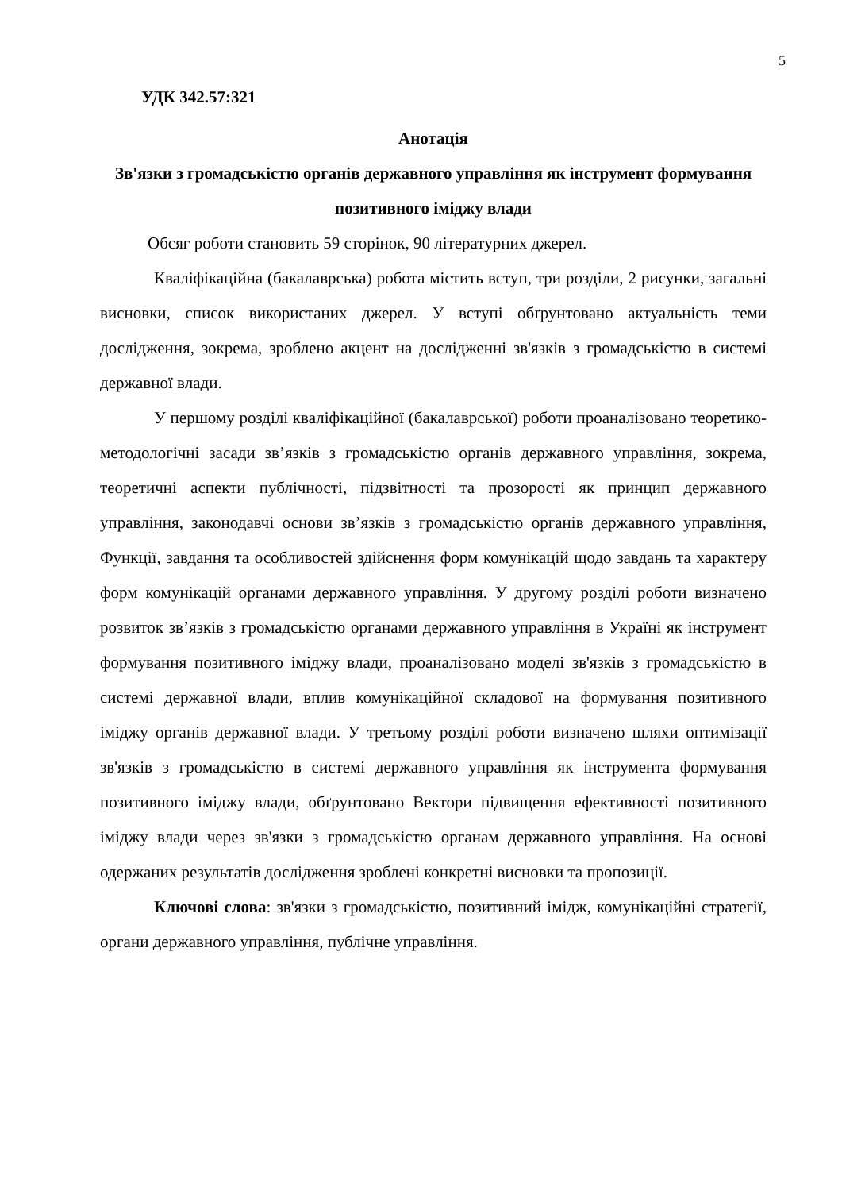5
УДК 342.57:321
Анотація
Зв'язки з громадськістю органів державного управління як інструмент формування позитивного іміджу влади
Обсяг роботи становить 59 сторінок, 90 літературних джерел.
Кваліфікаційна (бакалаврська) робота містить вступ, три розділи, 2 рисунки, загальні висновки, список використаних джерел. У вступі обґрунтовано актуальність теми дослідження, зокрема, зроблено акцент на дослідженні зв'язків з громадськістю в системі державної влади.
У першому розділі кваліфікаційної (бакалаврської) роботи проаналізовано теоретико-методологічні засади зв’язків з громадськістю органів державного управління, зокрема, теоретичні аспекти публічності, підзвітності та прозорості як принцип державного управління, законодавчі основи зв’язків з громадськістю органів державного управління, Функції, завдання та особливостей здійснення форм комунікацій щодо завдань та характеру форм комунікацій органами державного управління. У другому розділі роботи визначено розвиток зв’язків з громадськістю органами державного управління в Україні як інструмент формування позитивного іміджу влади, проаналізовано моделі зв'язків з громадськістю в системі державної влади, вплив комунікаційної складової на формування позитивного іміджу органів державної влади. У третьому розділі роботи визначено шляхи оптимізації зв'язків з громадськістю в системі державного управління як інструмента формування позитивного іміджу влади, обґрунтовано Вектори підвищення ефективності позитивного іміджу влади через зв'язки з громадськістю органам державного управління. На основі одержаних результатів дослідження зроблені конкретні висновки та пропозиції.
Ключові слова: зв'язки з громадськістю, позитивний імідж, комунікаційні стратегії, органи державного управління, публічне управління.